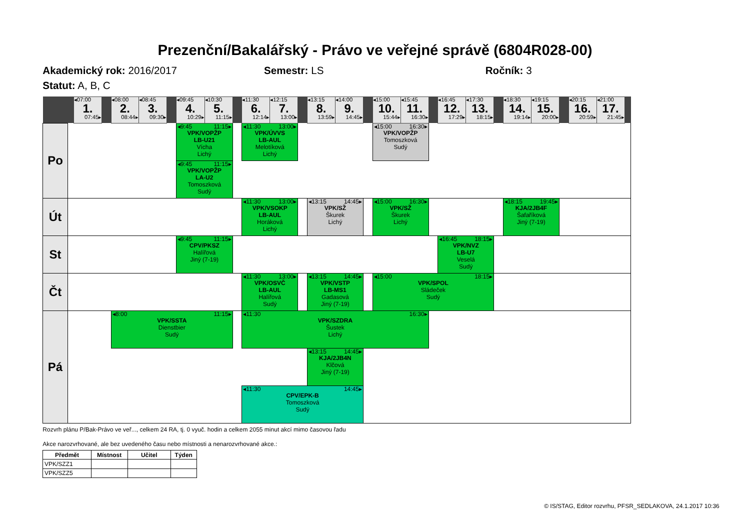Prezenční/Bakalářský - Právo ve veřejné správě (6804R028-00)
Akademický rok: 2016/2017 Semestr: LS Ročník: 3
Statut: A, B, C
| | | ◂07:00 1. 07:45▸ | | ◂08:00 2. 08:44▸ | ◂08:45 3. 09:30▸ | | ◂09:45 4. 10:29▸ | ◂10:30 5. 11:15▸ | | ◂11:30 6. 12:14▸ | ◂12:15 7. 13:00▸ | | ◂13:15 8. 13:59▸ | ◂14:00 9. 14:45▸ | | ◂15:00 10. 15:44▸ | ◂15:45 11. 16:30▸ | | ◂16:45 12. 17:29▸ | ◂17:30 13. 18:15▸ | | ◂18:30 14. 19:14▸ | ◂19:15 15. 20:00▸ | | ◂20:15 16. 20:59▸ | ◂21:00 17. 21:45▸ | |
| Po | | | | | | | ◂9:45 11:15▸ VPK/VOPŽP LB-U21 Vícha Lichý | | | ◂11:30 13:00▸ VPK/ÚVVS LB-AUL Melotíková Lichý | | | | | | ◂15:00 16:30▸ VPK/VOPŽP Tomoszková Sudý | | | | | | | | | | | |
| | | | | | | | ◂9:45 11:15▸ VPK/VOPŽP LA-U2 Tomoszková Sudý | | | | | | | | | | | | | | | | | | | | |
| Út | | | | | | | | | | ◂11:30 13:00▸ VPK/VSOKP LB-AUL Horáková Lichý | | | ◂13:15 14:45▸ VPK/SŽ Škurek Lichý | | | ◂15:00 16:30▸ VPK/SŽ Škurek Lichý | | | | | | ◂18:15 19:45▸ KJA/2JB4F Šafaříková Jiný (7-19) | | | | | |
| St | | | | | | | ◂9:45 11:15▸ CPV/PKSZ Halířová Jiný (7-19) | | | | | | | | | | | | ◂16:45 18:15▸ VPK/NVZ LB-U7 Veselá Sudý | | | | | | | | |
| Čt | | | | | | | | | | ◂11:30 13:00▸ VPK/OSVČ LB-AUL Halířová Sudý | | | ◂13:15 14:45▸ VPK/VSTP LB-MS1 Gadasová Jiný (7-19) | | | ◂15:00 18:15▸ VPK/SPOL Sládeček Sudý | | | | | | | | | | | |
| Pá | | | | ◂8:00 11:15▸ VPK/SSTA Dienstbier Sudý | | | | | | ◂11:30 16:30▸ VPK/SZDRA Šustek Lichý | | | | | | | | | | | | | | | | | |
| | | | | | | | | | | | | | ◂13:15 14:45▸ KJA/2JB4N Klčová Jiný (7-19) | | | | | | | | | | | | | | |
| | | | | | | | | | | ◂11:30 14:45▸ CPV/EPK-B Tomoszková Sudý | | | | | | | | | | | | | | | | | |
Rozvrh plánu P/Bak-Právo ve veř..., celkem 24 RA, tj. 0 vyuč. hodin a celkem 2055 minut akcí mimo časovou řadu
Akce narozvrhované, ale bez uvedeného času nebo místnosti a nenarozvrhované akce.:
| Předmět | Místnost | Učitel | Týden |
| --- | --- | --- | --- |
| VPK/SZZ1 | | | |
| VPK/SZZ5 | | | |
© IS/STAG, Editor rozvrhu, PFSR_SEDLAKOVA, 24.1.2017 10:36